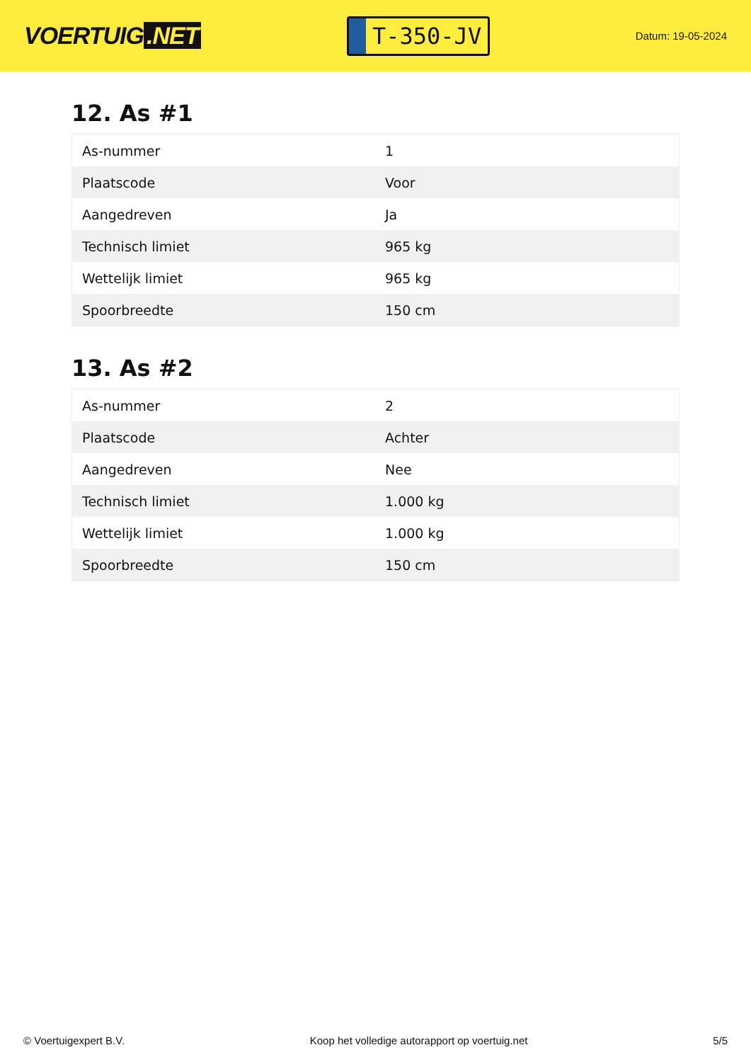VOERTUIG.NET
T-350-JV
Datum: 19-05-2024
12. As #1
| As-nummer | 1 |
| Plaatscode | Voor |
| Aangedreven | Ja |
| Technisch limiet | 965 kg |
| Wettelijk limiet | 965 kg |
| Spoorbreedte | 150 cm |
13. As #2
| As-nummer | 2 |
| Plaatscode | Achter |
| Aangedreven | Nee |
| Technisch limiet | 1.000 kg |
| Wettelijk limiet | 1.000 kg |
| Spoorbreedte | 150 cm |
© Voertuigexpert B.V. Koop het volledige autorapport op voertuig.net 5/5